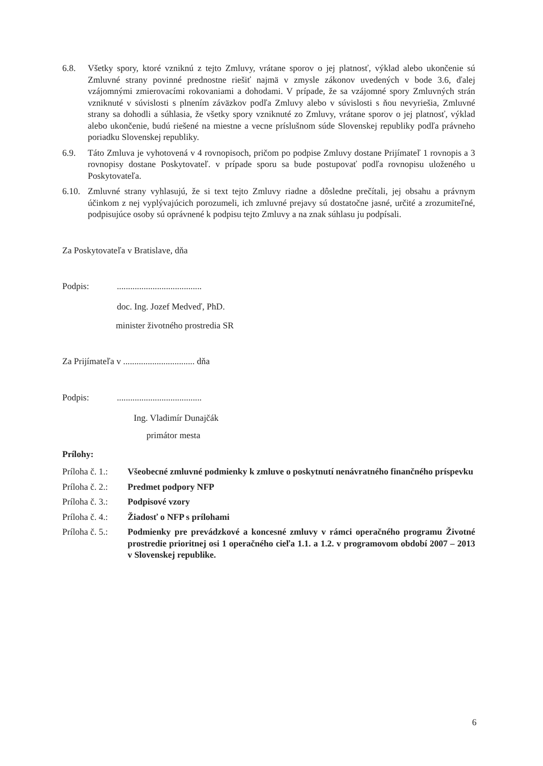6.8. Všetky spory, ktoré vzniknú z tejto Zmluvy, vrátane sporov o jej platnosť, výklad alebo ukončenie sú Zmluvné strany povinné prednostne riešiť najmä v zmysle zákonov uvedených v bode 3.6, ďalej vzájomnými zmierovacími rokovaniami a dohodami. V prípade, že sa vzájomné spory Zmluvných strán vzniknuté v súvislosti s plnením záväzkov podľa Zmluvy alebo v súvislosti s ňou nevyriešia, Zmluvné strany sa dohodli a súhlasia, že všetky spory vzniknuté zo Zmluvy, vrátane sporov o jej platnosť, výklad alebo ukončenie, budú riešené na miestne a vecne príslušnom súde Slovenskej republiky podľa právneho poriadku Slovenskej republiky.
6.9. Táto Zmluva je vyhotovená v 4 rovnopisoch, pričom po podpise Zmluvy dostane Prijímateľ 1 rovnopis a 3 rovnopisy dostane Poskytovateľ. v prípade sporu sa bude postupovať podľa rovnopisu uloženého u Poskytovateľa.
6.10.
Zmluvné strany vyhlasujú, že si text tejto Zmluvy riadne a dôsledne prečítali, jej obsahu a právnym účinkom z nej vyplývajúcich porozumeli, ich zmluvné prejavy sú dostatočne jasné, určité a zrozumiteľné, podpisujúce osoby sú oprávnené k podpisu tejto Zmluvy a na znak súhlasu ju podpísali.
Za Poskytovateľa v Bratislave, dňa
Podpis: ......................................
doc. Ing. Jozef Medveď, PhD.
minister životného prostredia SR
Za Prijímateľa v ................................ dňa
Podpis: ......................................
Ing. Vladimír Dunajčák
primátor mesta
Prílohy:
Príloha č. 1.:
Všeobecné zmluvné podmienky k zmluve o poskytnutí nenávratného finančného príspevku
Príloha č. 2.:
Predmet podpory NFP
Príloha č. 3.:
Podpisové vzory
Príloha č. 4.:
Žiadosť o NFP s prílohami
Príloha č. 5.:
Podmienky pre prevádzkové a koncesné zmluvy v rámci operačného programu Životné prostredie prioritnej osi 1 operačného cieľa 1.1. a 1.2. v programovom období 2007 – 2013 v Slovenskej republike.
6